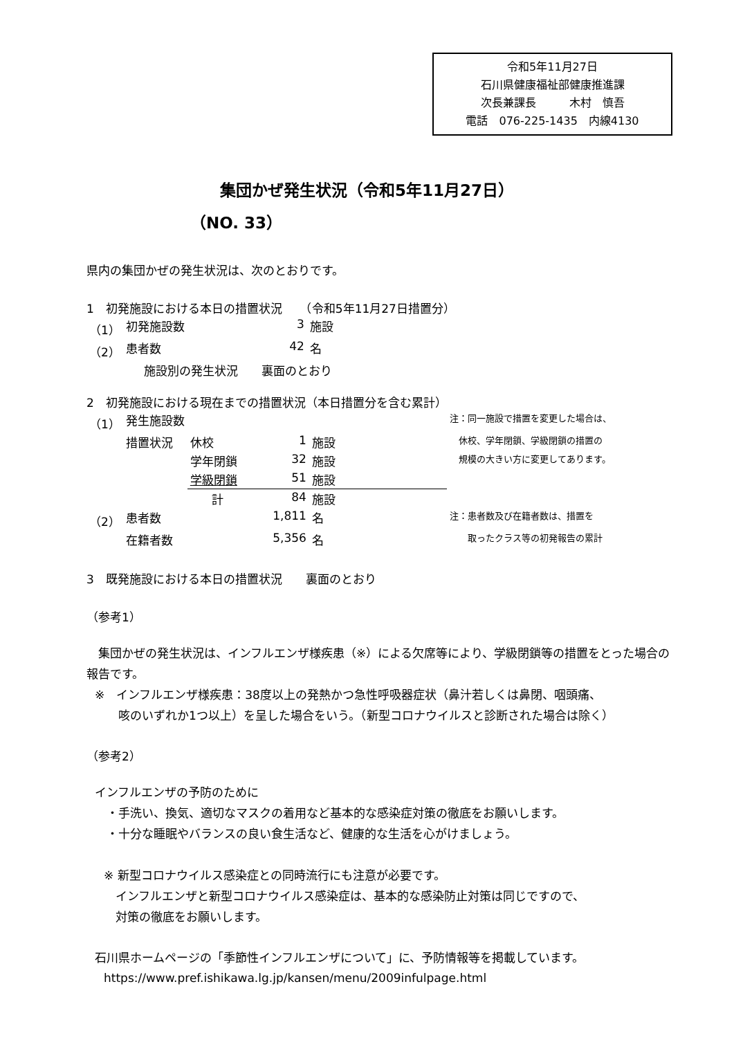令和5年11月27日
石川県健康福祉部健康推進課
次長兼課長　　　木村　慎吾
電話　076-225-1435　内線4130
集団かぜ発生状況（令和5年11月27日）
（NO. 33）
県内の集団かぜの発生状況は、次のとおりです。
1　初発施設における本日の措置状況　　（令和5年11月27日措置分）
| （1） | 初発施設数 | 3 | 施設 |
| （2） | 患者数 | 42 | 名 |
| | 施設別の発生状況 裏面のとおり | | |
2　初発施設における現在までの措置状況（本日措置分を含む累計）
| （1） | 発生施設数 | | | | 注：同一施設で措置を変更した場合は、 |
| | 措置状況 | 休校 | 1 | 施設 | 休校、学年閉鎖、学級閉鎖の措置の |
| | | 学年閉鎖 | 32 | 施設 | 規模の大きい方に変更してあります。 |
| | | 学級閉鎖 | 51 | 施設 | |
| | | 計 | 84 | 施設 | |
| （2） | 患者数 | | 1,811 | 名 | 注：患者数及び在籍者数は、措置を |
| | 在籍者数 | | 5,356 | 名 | 取ったクラス等の初発報告の累計 |
3　既発施設における本日の措置状況　　裏面のとおり
（参考1）
　集団かぜの発生状況は、インフルエンザ様疾患（※）による欠席等により、学級閉鎖等の措置をとった場合の報告です。
※　インフルエンザ様疾患：38度以上の発熱かつ急性呼吸器症状（鼻汁若しくは鼻閉、咽頭痛、
　　咳のいずれか1つ以上）を呈した場合をいう。（新型コロナウイルスと診断された場合は除く）
（参考2）
インフルエンザの予防のために
　・手洗い、換気、適切なマスクの着用など基本的な感染症対策の徹底をお願いします。
　・十分な睡眠やバランスの良い食生活など、健康的な生活を心がけましょう。
※ 新型コロナウイルス感染症との同時流行にも注意が必要です。
　インフルエンザと新型コロナウイルス感染症は、基本的な感染防止対策は同じですので、
　対策の徹底をお願いします。
石川県ホームページの「季節性インフルエンザについて」に、予防情報等を掲載しています。
https://www.pref.ishikawa.lg.jp/kansen/menu/2009infulpage.html